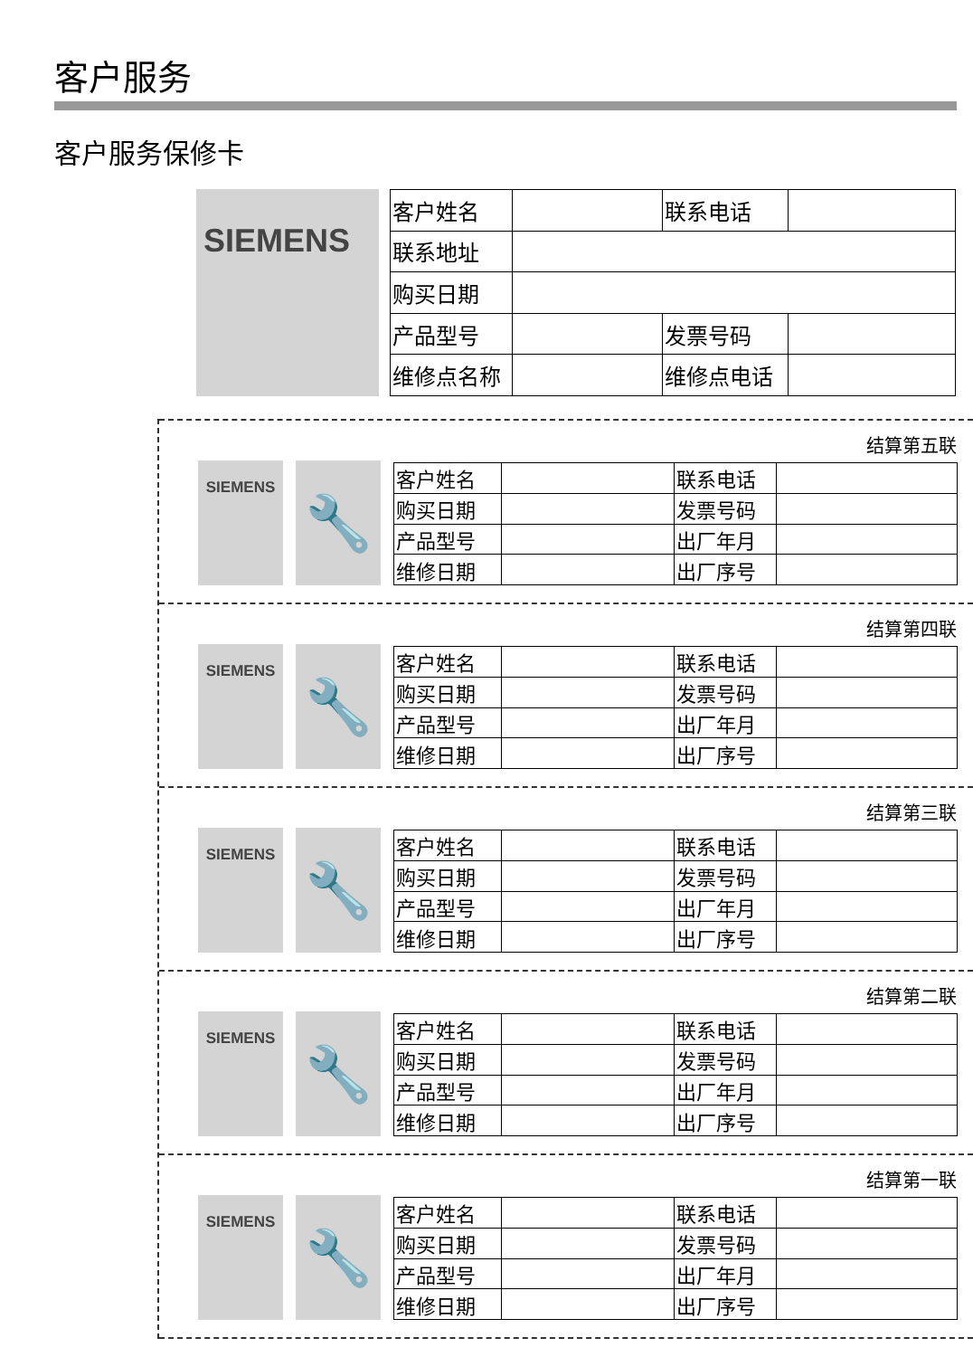客户服务
客户服务保修卡
SIEMENS
| 客户姓名 | | 联系电话 | |
| 联系地址 | | | |
| 购买日期 | | | |
| 产品型号 | | 发票号码 | |
| 维修点名称 | | 维修点电话 | |
结算第五联
SIEMENS
🔧
| 客户姓名 | | 联系电话 | |
| 购买日期 | | 发票号码 | |
| 产品型号 | | 出厂年月 | |
| 维修日期 | | 出厂序号 | |
结算第四联
SIEMENS
🔧
| 客户姓名 | | 联系电话 | |
| 购买日期 | | 发票号码 | |
| 产品型号 | | 出厂年月 | |
| 维修日期 | | 出厂序号 | |
结算第三联
SIEMENS
🔧
| 客户姓名 | | 联系电话 | |
| 购买日期 | | 发票号码 | |
| 产品型号 | | 出厂年月 | |
| 维修日期 | | 出厂序号 | |
结算第二联
SIEMENS
🔧
| 客户姓名 | | 联系电话 | |
| 购买日期 | | 发票号码 | |
| 产品型号 | | 出厂年月 | |
| 维修日期 | | 出厂序号 | |
结算第一联
SIEMENS
🔧
| 客户姓名 | | 联系电话 | |
| 购买日期 | | 发票号码 | |
| 产品型号 | | 出厂年月 | |
| 维修日期 | | 出厂序号 | |